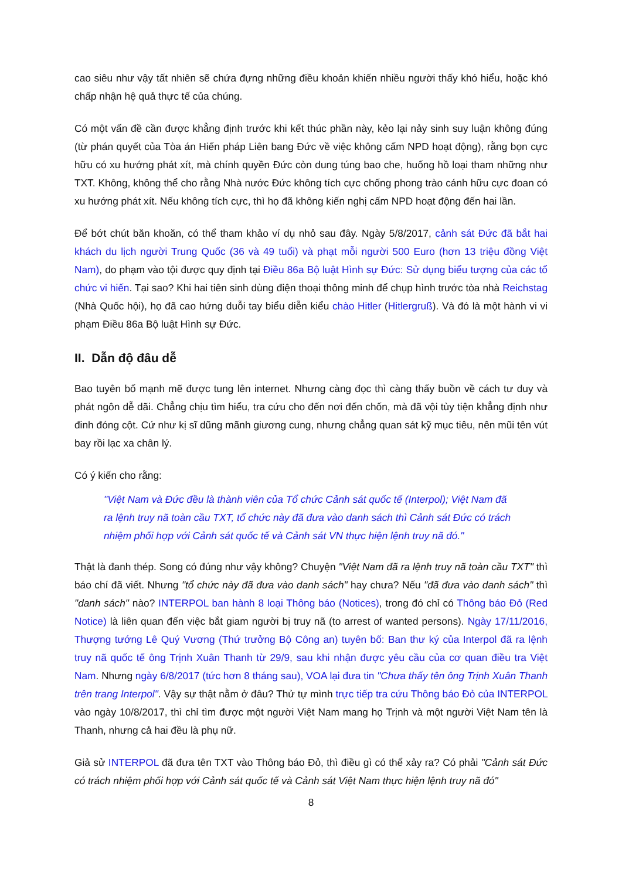cao siêu như vậy tất nhiên sẽ chứa đựng những điều khoản khiến nhiều người thấy khó hiểu, hoặc khó chấp nhận hệ quả thực tế của chúng.
Có một vấn đề cần được khẳng định trước khi kết thúc phần này, kẻo lại nảy sinh suy luận không đúng (từ phán quyết của Tòa án Hiến pháp Liên bang Đức về việc không cấm NPD hoạt động), rằng bọn cực hữu có xu hướng phát xít, mà chính quyền Đức còn dung túng bao che, huống hồ loại tham những như TXT. Không, không thể cho rằng Nhà nước Đức không tích cực chống phong trào cánh hữu cực đoan có xu hướng phát xít. Nếu không tích cực, thì họ đã không kiến nghị cấm NPD hoạt động đến hai lần.
Để bớt chút băn khoăn, có thể tham khảo ví dụ nhỏ sau đây. Ngày 5/8/2017, cảnh sát Đức đã bắt hai khách du lịch người Trung Quốc (36 và 49 tuổi) và phạt mỗi người 500 Euro (hơn 13 triệu đồng Việt Nam), do phạm vào tội được quy định tại Điều 86a Bộ luật Hình sự Đức: Sử dụng biểu tượng của các tổ chức vi hiến. Tại sao? Khi hai tiên sinh dùng điện thoại thông minh để chụp hình trước tòa nhà Reichstag (Nhà Quốc hội), họ đã cao hứng duỗi tay biểu diễn kiểu chào Hitler (Hitlergruß). Và đó là một hành vi vi phạm Điều 86a Bộ luật Hình sự Đức.
II. Dẫn độ đâu dễ
Bao tuyên bố mạnh mẽ được tung lên internet. Nhưng càng đọc thì càng thấy buồn về cách tư duy và phát ngôn dễ dãi. Chẳng chịu tìm hiểu, tra cứu cho đến nơi đến chốn, mà đã vội tùy tiện khẳng định như đinh đóng cột. Cứ như kị sĩ dũng mãnh giương cung, nhưng chẳng quan sát kỹ mục tiêu, nên mũi tên vút bay rồi lạc xa chân lý.
Có ý kiến cho rằng:
"Việt Nam và Đức đều là thành viên của Tổ chức Cảnh sát quốc tế (Interpol); Việt Nam đã ra lệnh truy nã toàn cầu TXT, tổ chức này đã đưa vào danh sách thì Cảnh sát Đức có trách nhiệm phối hợp với Cảnh sát quốc tế và Cảnh sát VN thực hiện lệnh truy nã đó."
Thật là đanh thép. Song có đúng như vậy không? Chuyện "Việt Nam đã ra lệnh truy nã toàn cầu TXT" thì báo chí đã viết. Nhưng "tổ chức này đã đưa vào danh sách" hay chưa? Nếu "đã đưa vào danh sách" thì "danh sách" nào? INTERPOL ban hành 8 loại Thông báo (Notices), trong đó chỉ có Thông báo Đỏ (Red Notice) là liên quan đến việc bắt giam người bị truy nã (to arrest of wanted persons). Ngày 17/11/2016, Thượng tướng Lê Quý Vương (Thứ trưởng Bộ Công an) tuyên bố: Ban thư ký của Interpol đã ra lệnh truy nã quốc tế ông Trịnh Xuân Thanh từ 29/9, sau khi nhận được yêu cầu của cơ quan điều tra Việt Nam. Nhưng ngày 6/8/2017 (tức hơn 8 tháng sau), VOA lại đưa tin "Chưa thấy tên ông Trịnh Xuân Thanh trên trang Interpol". Vậy sự thật nằm ở đâu? Thử tự mình trực tiếp tra cứu Thông báo Đỏ của INTERPOL vào ngày 10/8/2017, thì chỉ tìm được một người Việt Nam mang họ Trịnh và một người Việt Nam tên là Thanh, nhưng cả hai đều là phụ nữ.
Giả sử INTERPOL đã đưa tên TXT vào Thông báo Đỏ, thì điều gì có thể xảy ra? Có phải "Cảnh sát Đức có trách nhiệm phối hợp với Cảnh sát quốc tế và Cảnh sát Việt Nam thực hiện lệnh truy nã đó"
8